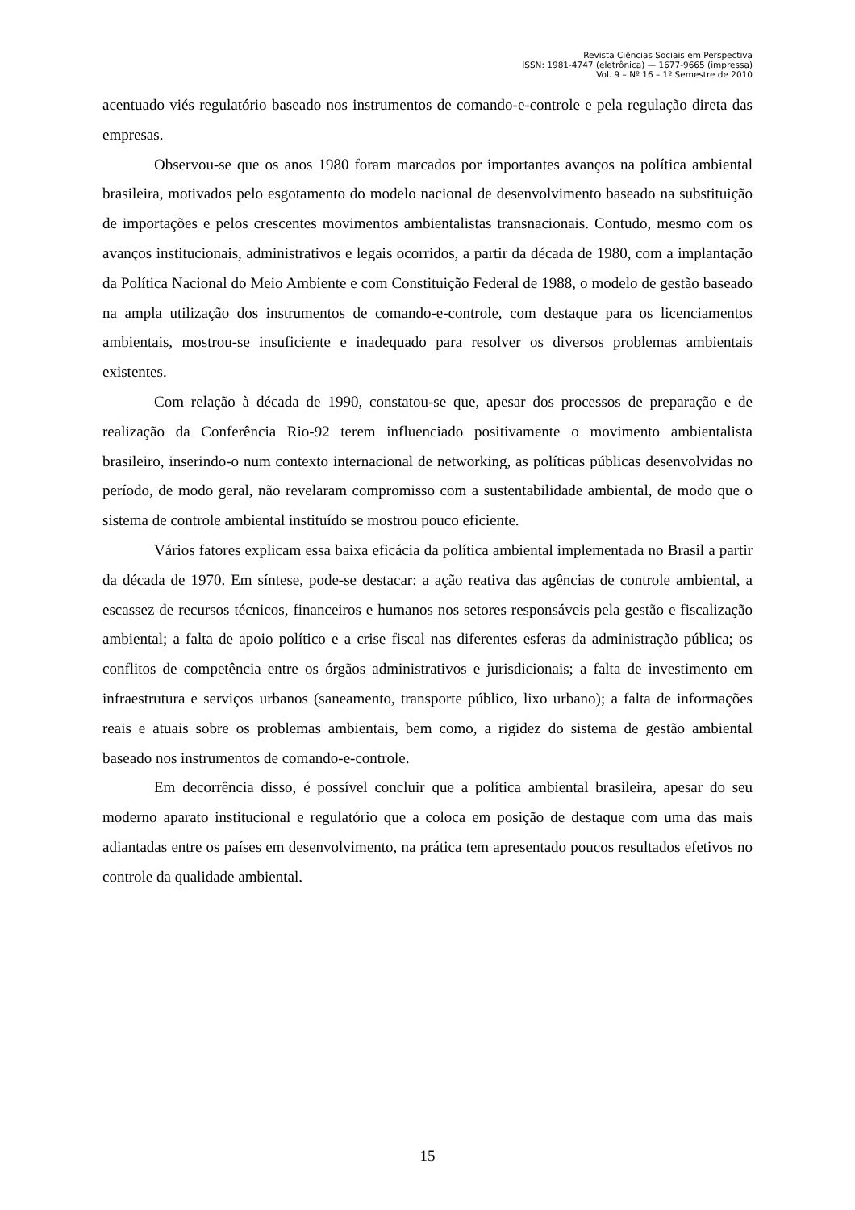Revista Ciências Sociais em Perspectiva
ISSN: 1981-4747 (eletrônica) — 1677-9665 (impressa)
Vol. 9 – Nº 16 – 1º Semestre de 2010
acentuado viés regulatório baseado nos instrumentos de comando-e-controle e pela regulação direta das empresas.
Observou-se que os anos 1980 foram marcados por importantes avanços na política ambiental brasileira, motivados pelo esgotamento do modelo nacional de desenvolvimento baseado na substituição de importações e pelos crescentes movimentos ambientalistas transnacionais. Contudo, mesmo com os avanços institucionais, administrativos e legais ocorridos, a partir da década de 1980, com a implantação da Política Nacional do Meio Ambiente e com Constituição Federal de 1988, o modelo de gestão baseado na ampla utilização dos instrumentos de comando-e-controle, com destaque para os licenciamentos ambientais, mostrou-se insuficiente e inadequado para resolver os diversos problemas ambientais existentes.
Com relação à década de 1990, constatou-se que, apesar dos processos de preparação e de realização da Conferência Rio-92 terem influenciado positivamente o movimento ambientalista brasileiro, inserindo-o num contexto internacional de networking, as políticas públicas desenvolvidas no período, de modo geral, não revelaram compromisso com a sustentabilidade ambiental, de modo que o sistema de controle ambiental instituído se mostrou pouco eficiente.
Vários fatores explicam essa baixa eficácia da política ambiental implementada no Brasil a partir da década de 1970. Em síntese, pode-se destacar: a ação reativa das agências de controle ambiental, a escassez de recursos técnicos, financeiros e humanos nos setores responsáveis pela gestão e fiscalização ambiental; a falta de apoio político e a crise fiscal nas diferentes esferas da administração pública; os conflitos de competência entre os órgãos administrativos e jurisdicionais; a falta de investimento em infraestrutura e serviços urbanos (saneamento, transporte público, lixo urbano); a falta de informações reais e atuais sobre os problemas ambientais, bem como, a rigidez do sistema de gestão ambiental baseado nos instrumentos de comando-e-controle.
Em decorrência disso, é possível concluir que a política ambiental brasileira, apesar do seu moderno aparato institucional e regulatório que a coloca em posição de destaque com uma das mais adiantadas entre os países em desenvolvimento, na prática tem apresentado poucos resultados efetivos no controle da qualidade ambiental.
15